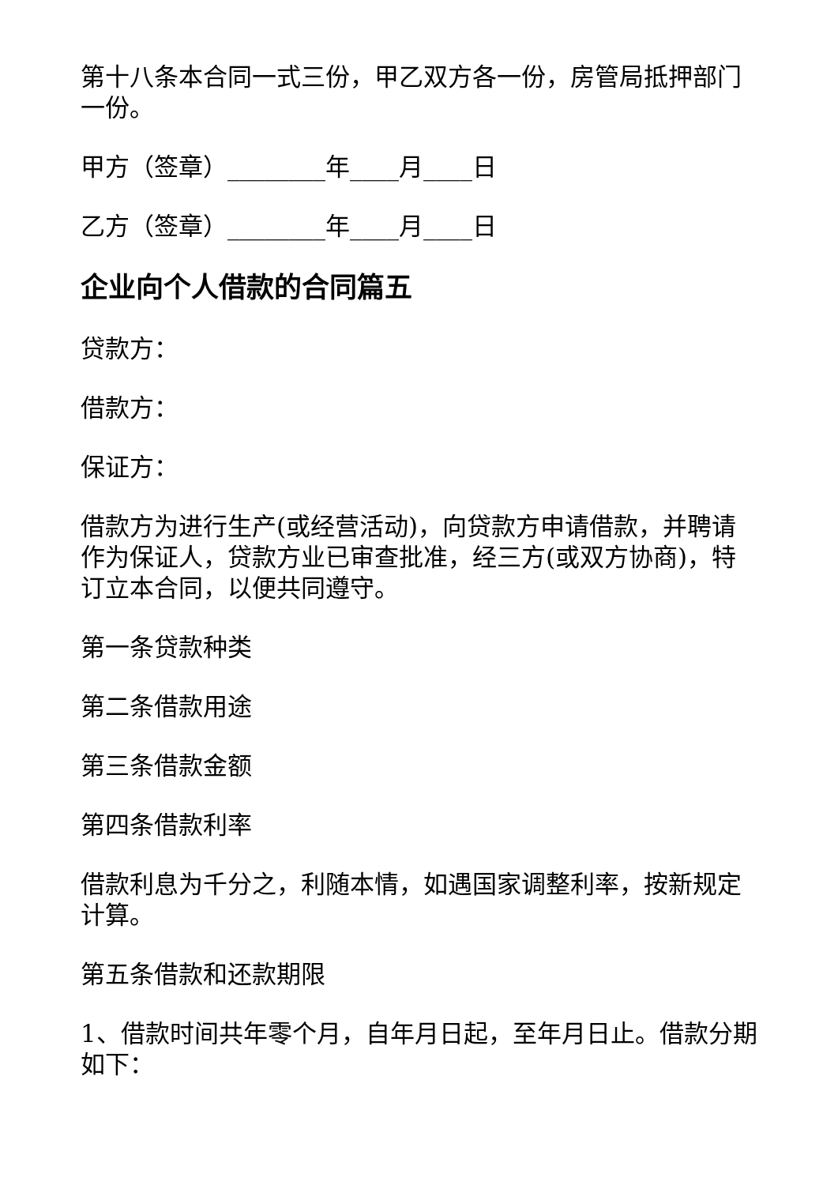第十八条本合同一式三份，甲乙双方各一份，房管局抵押部门一份。
甲方（签章）________年____月____日
乙方（签章）________年____月____日
企业向个人借款的合同篇五
贷款方：
借款方：
保证方：
借款方为进行生产(或经营活动)，向贷款方申请借款，并聘请作为保证人，贷款方业已审查批准，经三方(或双方协商)，特订立本合同，以便共同遵守。
第一条贷款种类
第二条借款用途
第三条借款金额
第四条借款利率
借款利息为千分之，利随本情，如遇国家调整利率，按新规定计算。
第五条借款和还款期限
1、借款时间共年零个月，自年月日起，至年月日止。借款分期如下：